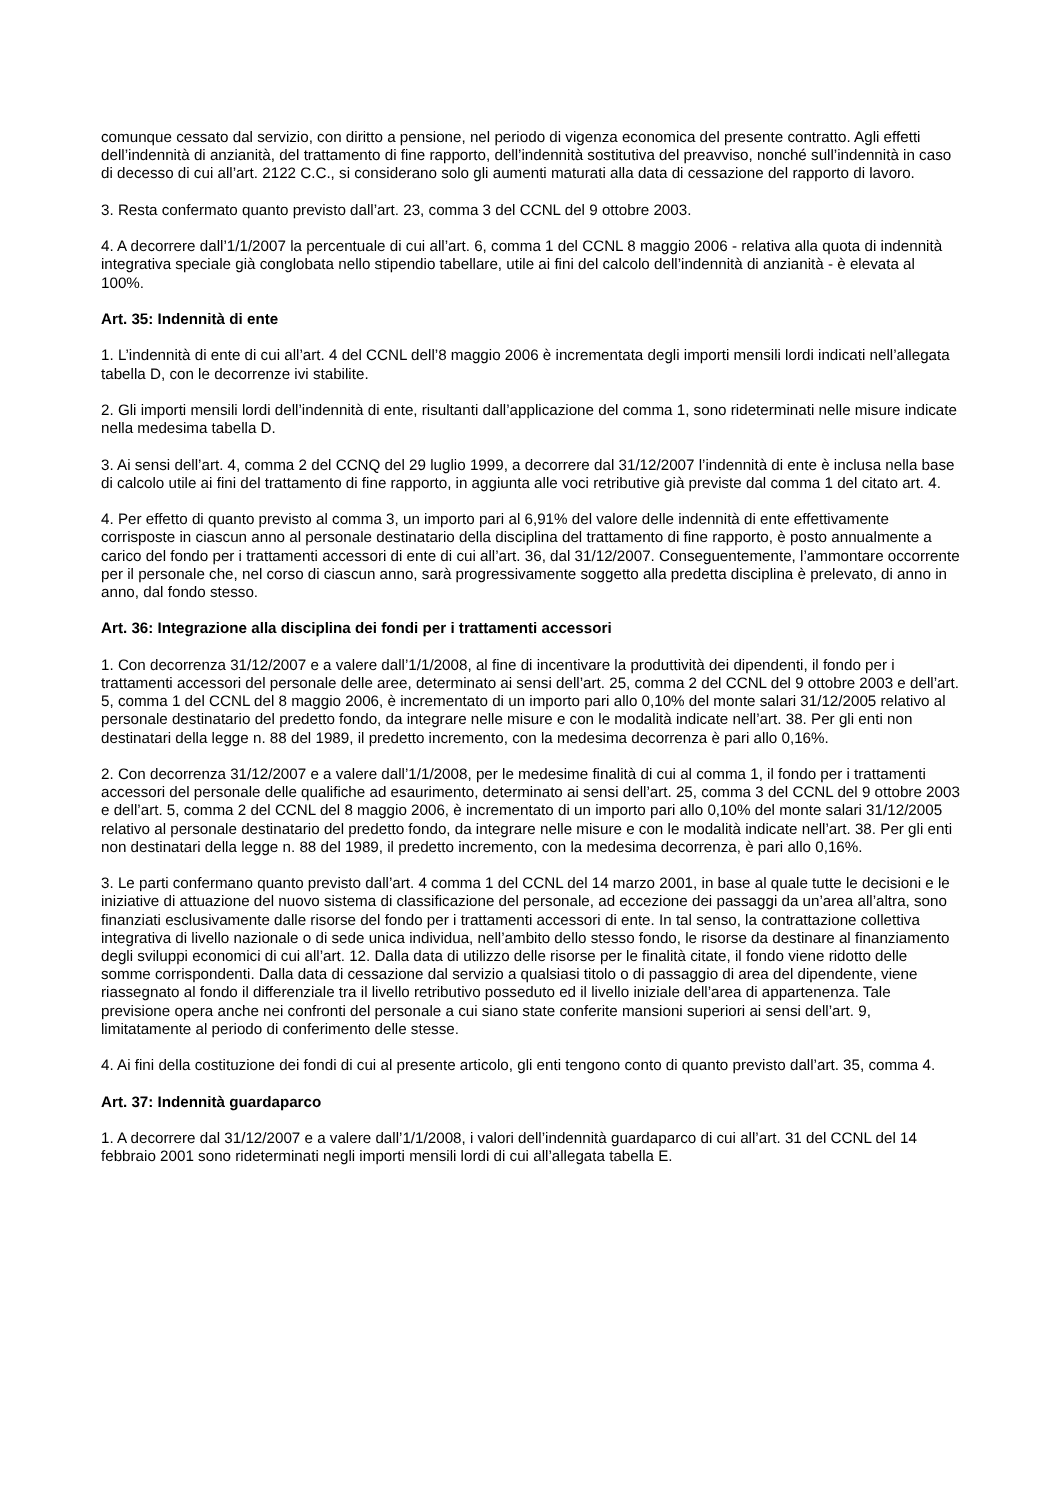comunque cessato dal servizio, con diritto a pensione, nel periodo di vigenza economica del presente contratto. Agli effetti dell’indennità di anzianità, del trattamento di fine rapporto, dell’indennità sostitutiva del preavviso, nonché sull’indennità in caso di decesso di cui all’art. 2122 C.C., si considerano solo gli aumenti maturati alla data di cessazione del rapporto di lavoro.
3. Resta confermato quanto previsto dall’art. 23, comma 3 del CCNL del 9 ottobre 2003.
4. A decorrere dall’1/1/2007 la percentuale di cui all’art. 6, comma 1 del CCNL 8 maggio 2006 - relativa alla quota di indennità integrativa speciale già conglobata nello stipendio tabellare, utile ai fini del calcolo dell’indennità di anzianità - è elevata al 100%.
Art. 35: Indennità di ente
1. L’indennità di ente di cui all’art. 4 del CCNL dell’8 maggio 2006 è incrementata degli importi mensili lordi indicati nell’allegata tabella D, con le decorrenze ivi stabilite.
2. Gli importi mensili lordi dell’indennità di ente, risultanti dall’applicazione del comma 1, sono rideterminati nelle misure indicate nella medesima tabella D.
3. Ai sensi dell’art. 4, comma 2 del CCNQ del 29 luglio 1999, a decorrere dal 31/12/2007 l’indennità di ente è inclusa nella base di calcolo utile ai fini del trattamento di fine rapporto, in aggiunta alle voci retributive già previste dal comma 1 del citato art. 4.
4. Per effetto di quanto previsto al comma 3, un importo pari al 6,91% del valore delle indennità di ente effettivamente corrisposte in ciascun anno al personale destinatario della disciplina del trattamento di fine rapporto, è posto annualmente a carico del fondo per i trattamenti accessori di ente di cui all’art. 36, dal 31/12/2007. Conseguentemente, l’ammontare occorrente per il personale che, nel corso di ciascun anno, sarà progressivamente soggetto alla predetta disciplina è prelevato, di anno in anno, dal fondo stesso.
Art. 36: Integrazione alla disciplina dei fondi per i trattamenti accessori
1. Con decorrenza 31/12/2007 e a valere dall’1/1/2008, al fine di incentivare la produttività dei dipendenti, il fondo per i trattamenti accessori del personale delle aree, determinato ai sensi dell’art. 25, comma 2 del CCNL del 9 ottobre 2003 e dell’art. 5, comma 1 del CCNL del 8 maggio 2006, è incrementato di un importo pari allo 0,10% del monte salari 31/12/2005 relativo al personale destinatario del predetto fondo, da integrare nelle misure e con le modalità indicate nell’art. 38. Per gli enti non destinatari della legge n. 88 del 1989, il predetto incremento, con la medesima decorrenza è pari allo 0,16%.
2. Con decorrenza 31/12/2007 e a valere dall’1/1/2008, per le medesime finalità di cui al comma 1, il fondo per i trattamenti accessori del personale delle qualifiche ad esaurimento, determinato ai sensi dell’art. 25, comma 3 del CCNL del 9 ottobre 2003 e dell’art. 5, comma 2 del CCNL del 8 maggio 2006, è incrementato di un importo pari allo 0,10% del monte salari 31/12/2005 relativo al personale destinatario del predetto fondo, da integrare nelle misure e con le modalità indicate nell’art. 38. Per gli enti non destinatari della legge n. 88 del 1989, il predetto incremento, con la medesima decorrenza, è pari allo 0,16%.
3. Le parti confermano quanto previsto dall’art. 4 comma 1 del CCNL del 14 marzo 2001, in base al quale tutte le decisioni e le iniziative di attuazione del nuovo sistema di classificazione del personale, ad eccezione dei passaggi da un’area all’altra, sono finanziati esclusivamente dalle risorse del fondo per i trattamenti accessori di ente. In tal senso, la contrattazione collettiva integrativa di livello nazionale o di sede unica individua, nell’ambito dello stesso fondo, le risorse da destinare al finanziamento degli sviluppi economici di cui all’art. 12. Dalla data di utilizzo delle risorse per le finalità citate, il fondo viene ridotto delle somme corrispondenti. Dalla data di cessazione dal servizio a qualsiasi titolo o di passaggio di area del dipendente, viene riassegnato al fondo il differenziale tra il livello retributivo posseduto ed il livello iniziale dell’area di appartenenza. Tale previsione opera anche nei confronti del personale a cui siano state conferite mansioni superiori ai sensi dell’art. 9, limitatamente al periodo di conferimento delle stesse.
4. Ai fini della costituzione dei fondi di cui al presente articolo, gli enti tengono conto di quanto previsto dall’art. 35, comma 4.
Art. 37: Indennità guardaparco
1. A decorrere dal 31/12/2007 e a valere dall’1/1/2008, i valori dell’indennità guardaparco di cui all’art. 31 del CCNL del 14 febbraio 2001 sono rideterminati negli importi mensili lordi di cui all’allegata tabella E.